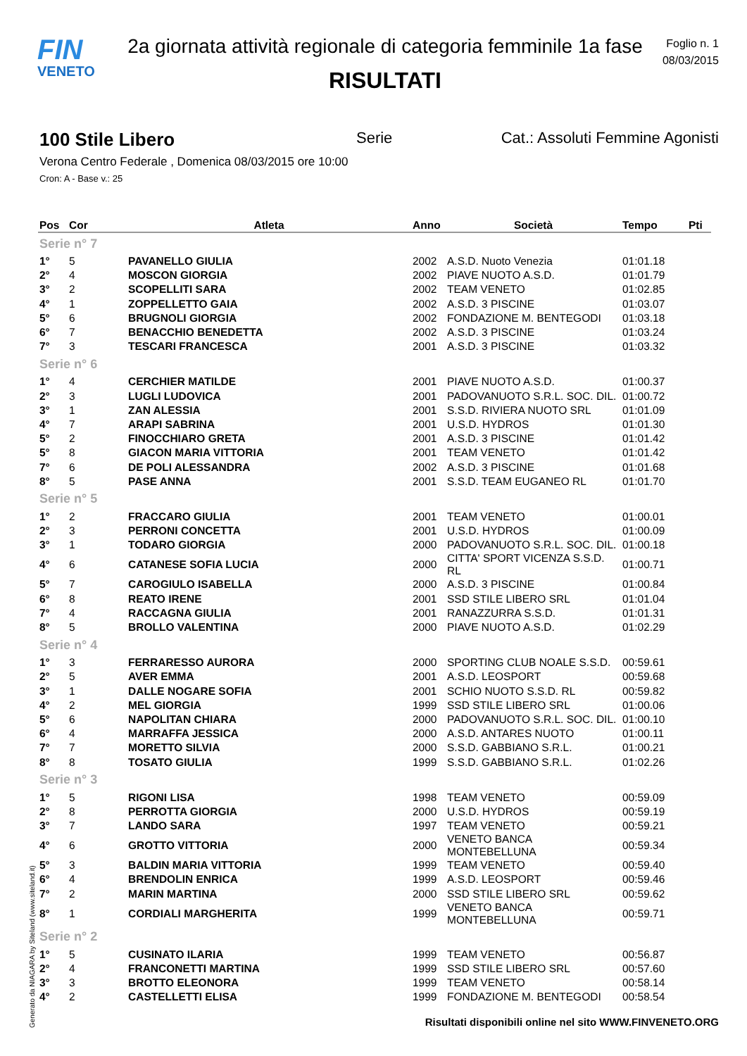FIN
VENETO
2a giornata attività regionale di categoria femminile 1a fase
RISULTATI
Foglio n. 1
08/03/2015
100 Stile Libero Serie Cat.: Assoluti Femmine Agonisti
Verona Centro Federale , Domenica 08/03/2015 ore 10:00
Cron: A - Base v.: 25
| Pos | Cor | Atleta | Anno | Società | Tempo | Pti |
| --- | --- | --- | --- | --- | --- | --- |
| Serie n° 7 | | | | | | |
| 1° | 5 | PAVANELLO GIULIA | 2002 | A.S.D. Nuoto Venezia | 01:01.18 | |
| 2° | 4 | MOSCON GIORGIA | 2002 | PIAVE NUOTO A.S.D. | 01:01.79 | |
| 3° | 2 | SCOPELLITI SARA | 2002 | TEAM VENETO | 01:02.85 | |
| 4° | 1 | ZOPPELLETTO GAIA | 2002 | A.S.D. 3 PISCINE | 01:03.07 | |
| 5° | 6 | BRUGNOLI GIORGIA | 2002 | FONDAZIONE M. BENTEGODI | 01:03.18 | |
| 6° | 7 | BENACCHIO BENEDETTA | 2002 | A.S.D. 3 PISCINE | 01:03.24 | |
| 7° | 3 | TESCARI FRANCESCA | 2001 | A.S.D. 3 PISCINE | 01:03.32 | |
| Serie n° 6 | | | | | | |
| 1° | 4 | CERCHIER MATILDE | 2001 | PIAVE NUOTO A.S.D. | 01:00.37 | |
| 2° | 3 | LUGLI LUDOVICA | 2001 | PADOVANUOTO S.R.L. SOC. DIL. | 01:00.72 | |
| 3° | 1 | ZAN ALESSIA | 2001 | S.S.D. RIVIERA NUOTO SRL | 01:01.09 | |
| 4° | 7 | ARAPI SABRINA | 2001 | U.S.D. HYDROS | 01:01.30 | |
| 5° | 2 | FINOCCHIARO GRETA | 2001 | A.S.D. 3 PISCINE | 01:01.42 | |
| 5° | 8 | GIACON MARIA VITTORIA | 2001 | TEAM VENETO | 01:01.42 | |
| 7° | 6 | DE POLI ALESSANDRA | 2002 | A.S.D. 3 PISCINE | 01:01.68 | |
| 8° | 5 | PASE ANNA | 2001 | S.S.D. TEAM EUGANEO RL | 01:01.70 | |
| Serie n° 5 | | | | | | |
| 1° | 2 | FRACCARO GIULIA | 2001 | TEAM VENETO | 01:00.01 | |
| 2° | 3 | PERRONI CONCETTA | 2001 | U.S.D. HYDROS | 01:00.09 | |
| 3° | 1 | TODARO GIORGIA | 2000 | PADOVANUOTO S.R.L. SOC. DIL. | 01:00.18 | |
| 4° | 6 | CATANESE SOFIA LUCIA | 2000 | CITTA' SPORT VICENZA S.S.D. RL | 01:00.71 | |
| 5° | 7 | CAROGIULO ISABELLA | 2000 | A.S.D. 3 PISCINE | 01:00.84 | |
| 6° | 8 | REATO IRENE | 2001 | SSD STILE LIBERO SRL | 01:01.04 | |
| 7° | 4 | RACCAGNA GIULIA | 2001 | RANAZZURRA S.S.D. | 01:01.31 | |
| 8° | 5 | BROLLO VALENTINA | 2000 | PIAVE NUOTO A.S.D. | 01:02.29 | |
| Serie n° 4 | | | | | | |
| 1° | 3 | FERRARESSO AURORA | 2000 | SPORTING CLUB NOALE S.S.D. | 00:59.61 | |
| 2° | 5 | AVER EMMA | 2001 | A.S.D. LEOSPORT | 00:59.68 | |
| 3° | 1 | DALLE NOGARE SOFIA | 2001 | SCHIO NUOTO S.S.D. RL | 00:59.82 | |
| 4° | 2 | MEL GIORGIA | 1999 | SSD STILE LIBERO SRL | 01:00.06 | |
| 5° | 6 | NAPOLITAN CHIARA | 2000 | PADOVANUOTO S.R.L. SOC. DIL. | 01:00.10 | |
| 6° | 4 | MARRAFFA JESSICA | 2000 | A.S.D. ANTARES NUOTO | 01:00.11 | |
| 7° | 7 | MORETTO SILVIA | 2000 | S.S.D. GABBIANO S.R.L. | 01:00.21 | |
| 8° | 8 | TOSATO GIULIA | 1999 | S.S.D. GABBIANO S.R.L. | 01:02.26 | |
| Serie n° 3 | | | | | | |
| 1° | 5 | RIGONI LISA | 1998 | TEAM VENETO | 00:59.09 | |
| 2° | 8 | PERROTTA GIORGIA | 2000 | U.S.D. HYDROS | 00:59.19 | |
| 3° | 7 | LANDO SARA | 1997 | TEAM VENETO | 00:59.21 | |
| 4° | 6 | GROTTO VITTORIA | 2000 | VENETO BANCA MONTEBELLUNA | 00:59.34 | |
| 5° | 3 | BALDIN MARIA VITTORIA | 1999 | TEAM VENETO | 00:59.40 | |
| 6° | 4 | BRENDOLIN ENRICA | 1999 | A.S.D. LEOSPORT | 00:59.46 | |
| 7° | 2 | MARIN MARTINA | 2000 | SSD STILE LIBERO SRL | 00:59.62 | |
| 8° | 1 | CORDIALI MARGHERITA | 1999 | VENETO BANCA MONTEBELLUNA | 00:59.71 | |
| Serie n° 2 | | | | | | |
| 1° | 5 | CUSINATO ILARIA | 1999 | TEAM VENETO | 00:56.87 | |
| 2° | 4 | FRANCONETTI MARTINA | 1999 | SSD STILE LIBERO SRL | 00:57.60 | |
| 3° | 3 | BROTTO ELEONORA | 1999 | TEAM VENETO | 00:58.14 | |
| 4° | 2 | CASTELLETTI ELISA | 1999 | FONDAZIONE M. BENTEGODI | 00:58.54 | |
Generato da NIAGARA by Siteland (www.siteland.it)
Risultati disponibili online nel sito WWW.FINVENETO.ORG